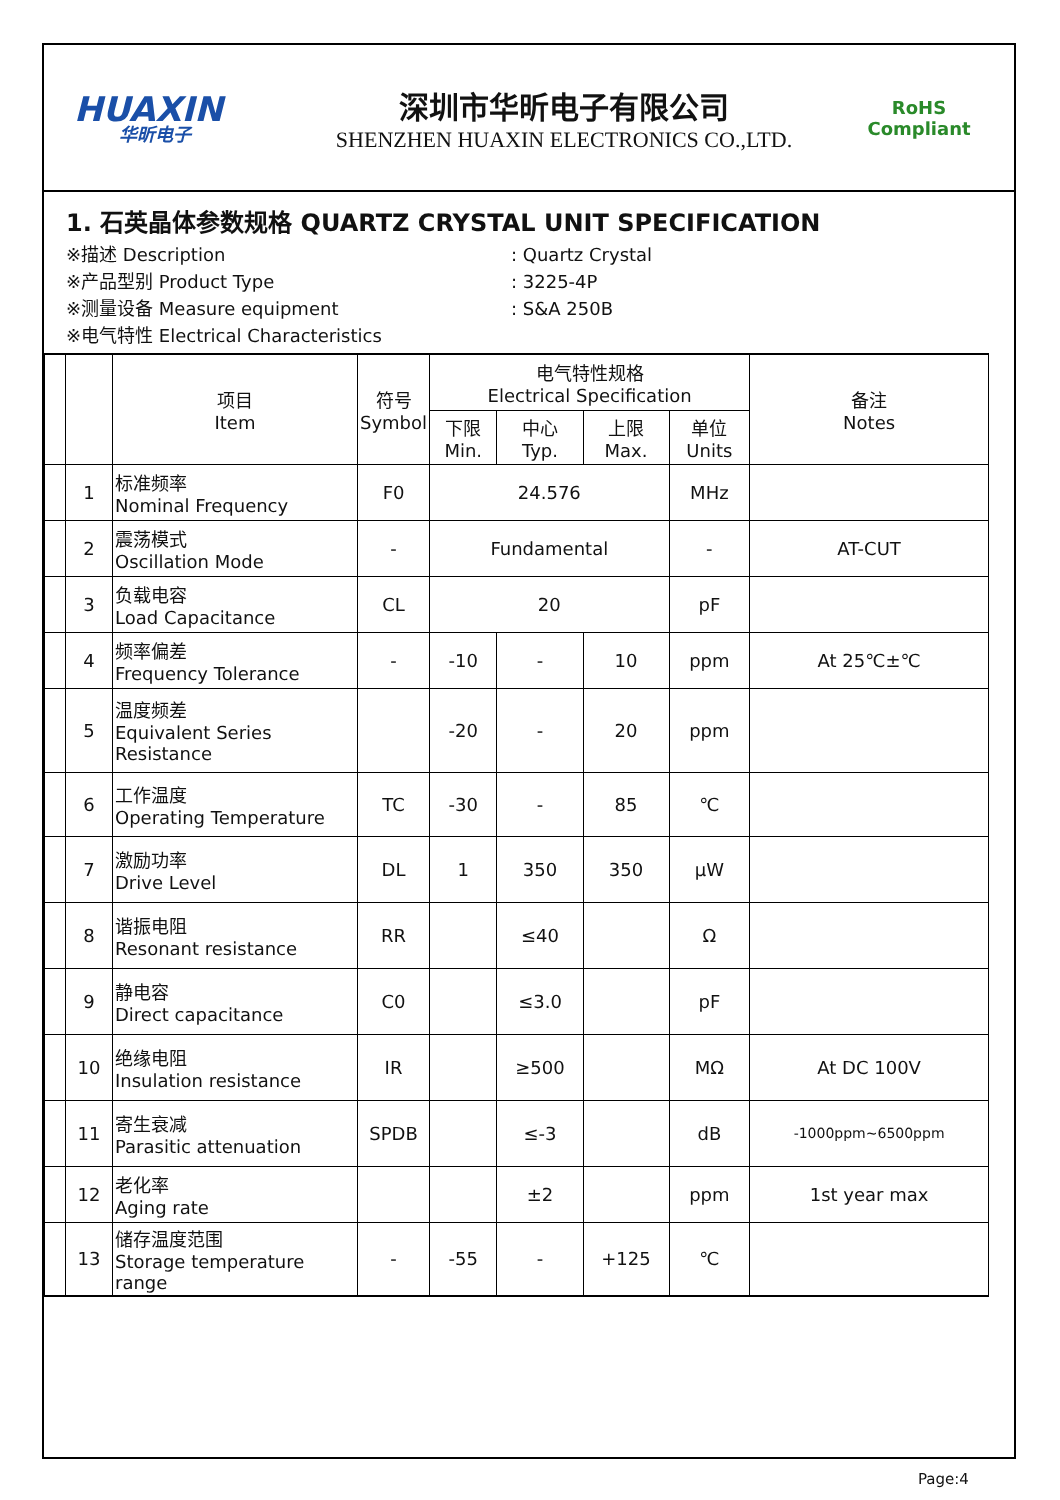HUAXIN
华昕电子
深圳市华昕电子有限公司
SHENZHEN HUAXIN ELECTRONICS CO.,LTD.
RoHS
Compliant
1. 石英晶体参数规格 QUARTZ CRYSTAL UNIT SPECIFICATION
※描述 Description: Quartz Crystal
※产品型别 Product Type: 3225-4P
※测量设备 Measure equipment: S&A 250B
※电气特性 Electrical Characteristics
| | | 项目 Item | 符号 Symbol | 电气特性规格 Electrical Specification | | | | 备注 Notes |
| --- | --- | --- | --- | --- | --- | --- | --- | --- |
| | | | | 下限 Min. | 中心 Typ. | 上限 Max. | 单位 Units | |
| | 1 | 标准频率 Nominal Frequency | F0 | 24.576 | | | MHz | |
| | 2 | 震荡模式 Oscillation Mode | - | Fundamental | | | - | AT-CUT |
| | 3 | 负载电容 Load Capacitance | CL | 20 | | | pF | |
| | 4 | 频率偏差 Frequency Tolerance | - | -10 | - | 10 | ppm | At 25℃±℃ |
| | 5 | 温度频差 Equivalent Series Resistance | | -20 | - | 20 | ppm | |
| | 6 | 工作温度 Operating Temperature | TC | -30 | - | 85 | ℃ | |
| | 7 | 激励功率 Drive Level | DL | 1 | 350 | 350 | μW | |
| | 8 | 谐振电阻 Resonant resistance | RR | | ≤40 | | Ω | |
| | 9 | 静电容 Direct capacitance | C0 | | ≤3.0 | | pF | |
| | 10 | 绝缘电阻 Insulation resistance | IR | | ≥500 | | MΩ | At DC 100V |
| | 11 | 寄生衰减 Parasitic attenuation | SPDB | | ≤-3 | | dB | -1000ppm~6500ppm |
| | 12 | 老化率 Aging rate | | | ±2 | | ppm | 1st year max |
| | 13 | 储存温度范围 Storage temperature range | - | -55 | - | +125 | ℃ | |
Page:4